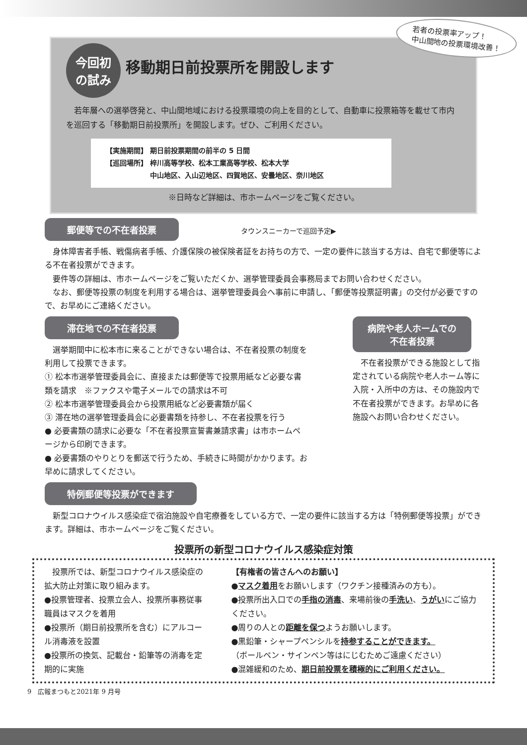若者の投票率アップ！
中山間地の投票環境改善！
今回初
の試み
移動期日前投票所を開設します
　若年層への選挙啓発と、中山間地域における投票環境の向上を目的として、自動車に投票箱等を載せて市内を巡回する「移動期日前投票所」を開設します。ぜひ、ご利用ください。
【実施期間】 期日前投票期間の前半の 5 日間
【巡回場所】 梓川高等学校、松本工業高等学校、松本大学
　　　　　　 中山地区、入山辺地区、四賀地区、安曇地区、奈川地区
※日時など詳細は、市ホームページをご覧ください。
郵便等での不在者投票
タウンスニーカーで巡回予定▶
　身体障害者手帳、戦傷病者手帳、介護保険の被保険者証をお持ちの方で、一定の要件に該当する方は、自宅で郵便等による不在者投票ができます。
　要件等の詳細は、市ホームページをご覧いただくか、選挙管理委員会事務局までお問い合わせください。
　なお、郵便等投票の制度を利用する場合は、選挙管理委員会へ事前に申請し、「郵便等投票証明書」の交付が必要ですので、お早めにご連絡ください。
滞在地での不在者投票
　選挙期間中に松本市に来ることができない場合は、不在者投票の制度を利用して投票できます。
① 松本市選挙管理委員会に、直接または郵便等で投票用紙など必要な書類を請求　※ファクスや電子メールでの請求は不可
② 松本市選挙管理委員会から投票用紙など必要書類が届く
③ 滞在地の選挙管理委員会に必要書類を持参し、不在者投票を行う
● 必要書類の請求に必要な「不在者投票宣誓書兼請求書」は市ホームページから印刷できます。
● 必要書類のやりとりを郵送で行うため、手続きに時間がかかります。お早めに請求してください。
病院や老人ホームでの
不在者投票
　不在者投票ができる施設として指定されている病院や老人ホーム等に入院・入所中の方は、その施設内で不在者投票ができます。お早めに各施設へお問い合わせください。
特例郵便等投票ができます
　新型コロナウイルス感染症で宿泊施設や自宅療養をしている方で、一定の要件に該当する方は「特例郵便等投票」ができます。詳細は、市ホームページをご覧ください。
投票所の新型コロナウイルス感染症対策
　投票所では、新型コロナウイルス感染症の拡大防止対策に取り組みます。
●投票管理者、投票立会人、投票所事務従事職員はマスクを着用
●投票所（期日前投票所を含む）にアルコール消毒液を設置
●投票所の換気、記載台・鉛筆等の消毒を定期的に実施
【有権者の皆さんへのお願い】
●マスク着用をお願いします（ワクチン接種済みの方も）。
●投票所出入口での手指の消毒、来場前後の手洗い、うがいにご協力ください。
●周りの人との距離を保つようお願いします。
●黒鉛筆・シャープペンシルを持参することができます。
（ボールペン・サインペン等はにじむためご遠慮ください）
●混雑緩和のため、期日前投票を積極的にご利用ください。
9　広報まつもと2021年 9 月号